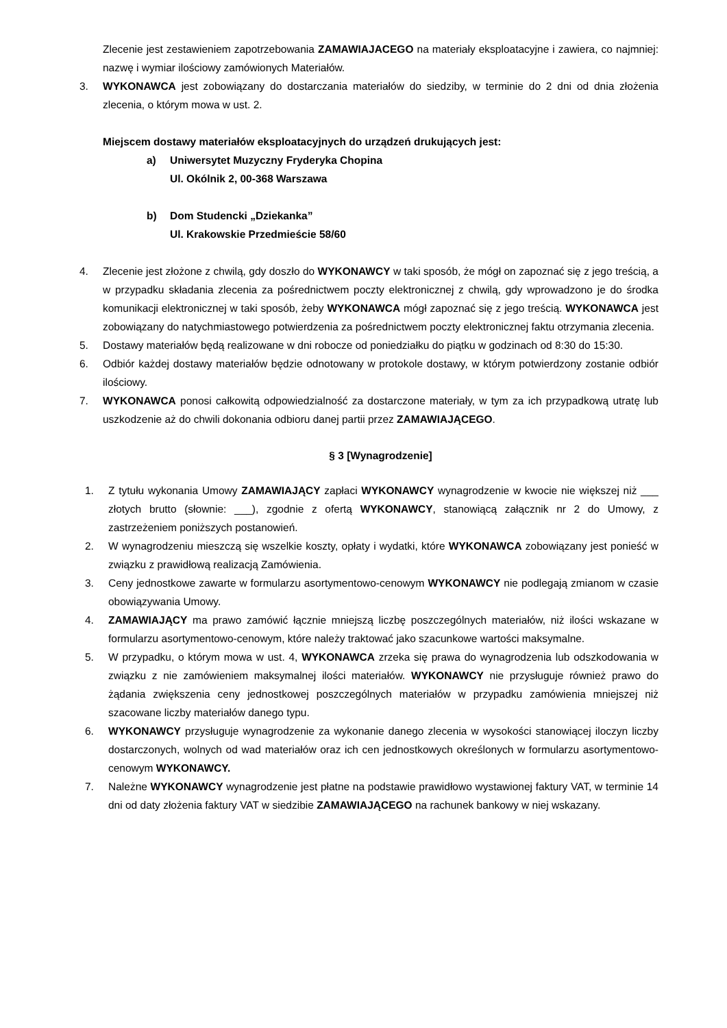Zlecenie jest zestawieniem zapotrzebowania ZAMAWIAJACEGO na materiały eksploatacyjne i zawiera, co najmniej: nazwę i wymiar ilościowy zamówionych Materiałów.
3. WYKONAWCA jest zobowiązany do dostarczania materiałów do siedziby, w terminie do 2 dni od dnia złożenia zlecenia, o którym mowa w ust. 2.
Miejscem dostawy materiałów eksploatacyjnych do urządzeń drukujących jest:
a) Uniwersytet Muzyczny Fryderyka Chopina
Ul. Okólnik 2, 00-368 Warszawa
b) Dom Studencki „Dziekanka”
Ul. Krakowskie Przedmieście 58/60
4. Zlecenie jest złożone z chwilą, gdy doszło do WYKONAWCY w taki sposób, że mógł on zapoznać się z jego treścią, a w przypadku składania zlecenia za pośrednictwem poczty elektronicznej z chwilą, gdy wprowadzono je do środka komunikacji elektronicznej w taki sposób, żeby WYKONAWCA mógł zapoznać się z jego treścią. WYKONAWCA jest zobowiązany do natychmiastowego potwierdzenia za pośrednictwem poczty elektronicznej faktu otrzymania zlecenia.
5. Dostawy materiałów będą realizowane w dni robocze od poniedziałku do piątku w godzinach od 8:30 do 15:30.
6. Odbiór każdej dostawy materiałów będzie odnotowany w protokole dostawy, w którym potwierdzony zostanie odbiór ilościowy.
7. WYKONAWCA ponosi całkowitą odpowiedzialność za dostarczone materiały, w tym za ich przypadkową utratę lub uszkodzenie aż do chwili dokonania odbioru danej partii przez ZAMAWIAJĄCEGO.
§ 3 [Wynagrodzenie]
1. Z tytułu wykonania Umowy ZAMAWIAJĄCY zapłaci WYKONAWCY wynagrodzenie w kwocie nie większej niż ___ złotych brutto (słownie: ___), zgodnie z ofertą WYKONAWCY, stanowiącą załącznik nr 2 do Umowy, z zastrzeżeniem poniższych postanowień.
2. W wynagrodzeniu mieszczą się wszelkie koszty, opłaty i wydatki, które WYKONAWCA zobowiązany jest ponieść w związku z prawidłową realizacją Zamówienia.
3. Ceny jednostkowe zawarte w formularzu asortymentowo-cenowym WYKONAWCY nie podlegają zmianom w czasie obowiązywania Umowy.
4. ZAMAWIAJĄCY ma prawo zamówić łącznie mniejszą liczbę poszczególnych materiałów, niż ilości wskazane w formularzu asortymentowo-cenowym, które należy traktować jako szacunkowe wartości maksymalne.
5. W przypadku, o którym mowa w ust. 4, WYKONAWCA zrzeka się prawa do wynagrodzenia lub odszkodowania w związku z nie zamówieniem maksymalnej ilości materiałów. WYKONAWCY nie przysługuje również prawo do żądania zwiększenia ceny jednostkowej poszczególnych materiałów w przypadku zamówienia mniejszej niż szacowane liczby materiałów danego typu.
6. WYKONAWCY przysługuje wynagrodzenie za wykonanie danego zlecenia w wysokości stanowiącej iloczyn liczby dostarczonych, wolnych od wad materiałów oraz ich cen jednostkowych określonych w formularzu asortymentowo-cenowym WYKONAWCY.
7. Należne WYKONAWCY wynagrodzenie jest płatne na podstawie prawidłowo wystawionej faktury VAT, w terminie 14 dni od daty złożenia faktury VAT w siedzibie ZAMAWIAJĄCEGO na rachunek bankowy w niej wskazany.